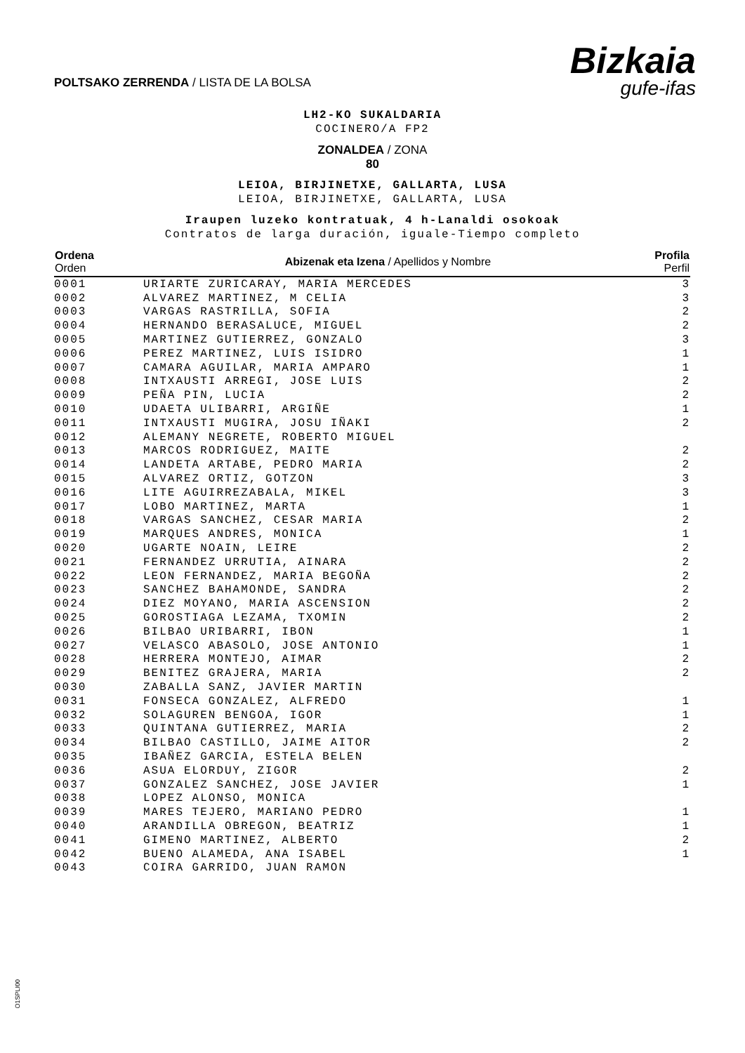POLTSAKO ZERRENDA / LISTA DE LA BOLSA
Bizkaia
gufe-ifas
LH2-KO SUKALDARIA
COCINERO/A FP2
ZONALDEA / ZONA
80
LEIOA, BIRJINETXE, GALLARTA, LUSA
LEIOA, BIRJINETXE, GALLARTA, LUSA
Iraupen luzeko kontratuak, 4 h-Lanaldi osokoak
Contratos de larga duración, iguale-Tiempo completo
| Ordena Orden | Abizenak eta Izena / Apellidos y Nombre | Profila Perfil |
| --- | --- | --- |
| 0001 | URIARTE ZURICARAY, MARIA MERCEDES | 3 |
| 0002 | ALVAREZ MARTINEZ, M CELIA | 3 |
| 0003 | VARGAS RASTRILLA, SOFIA | 2 |
| 0004 | HERNANDO BERASALUCE, MIGUEL | 2 |
| 0005 | MARTINEZ GUTIERREZ, GONZALO | 3 |
| 0006 | PEREZ MARTINEZ, LUIS ISIDRO | 1 |
| 0007 | CAMARA AGUILAR, MARIA AMPARO | 1 |
| 0008 | INTXAUSTI ARREGI, JOSE LUIS | 2 |
| 0009 | PEÑA PIN, LUCIA | 2 |
| 0010 | UDAETA ULIBARRI, ARGIÑE | 1 |
| 0011 | INTXAUSTI MUGIRA, JOSU IÑAKI | 2 |
| 0012 | ALEMANY NEGRETE, ROBERTO MIGUEL | |
| 0013 | MARCOS RODRIGUEZ, MAITE | 2 |
| 0014 | LANDETA ARTABE, PEDRO MARIA | 2 |
| 0015 | ALVAREZ ORTIZ, GOTZON | 3 |
| 0016 | LITE AGUIRREZABALA, MIKEL | 3 |
| 0017 | LOBO MARTINEZ, MARTA | 1 |
| 0018 | VARGAS SANCHEZ, CESAR MARIA | 2 |
| 0019 | MARQUES ANDRES, MONICA | 1 |
| 0020 | UGARTE NOAIN, LEIRE | 2 |
| 0021 | FERNANDEZ URRUTIA, AINARA | 2 |
| 0022 | LEON FERNANDEZ, MARIA BEGOÑA | 2 |
| 0023 | SANCHEZ BAHAMONDE, SANDRA | 2 |
| 0024 | DIEZ MOYANO, MARIA ASCENSION | 2 |
| 0025 | GOROSTIAGA LEZAMA, TXOMIN | 2 |
| 0026 | BILBAO URIBARRI, IBON | 1 |
| 0027 | VELASCO ABASOLO, JOSE ANTONIO | 1 |
| 0028 | HERRERA MONTEJO, AIMAR | 2 |
| 0029 | BENITEZ GRAJERA, MARIA | 2 |
| 0030 | ZABALLA SANZ, JAVIER MARTIN | |
| 0031 | FONSECA GONZALEZ, ALFREDO | 1 |
| 0032 | SOLAGUREN BENGOA, IGOR | 1 |
| 0033 | QUINTANA GUTIERREZ, MARIA | 2 |
| 0034 | BILBAO CASTILLO, JAIME AITOR | 2 |
| 0035 | IBAÑEZ GARCIA, ESTELA BELEN | |
| 0036 | ASUA ELORDUY, ZIGOR | 2 |
| 0037 | GONZALEZ SANCHEZ, JOSE JAVIER | 1 |
| 0038 | LOPEZ ALONSO, MONICA | |
| 0039 | MARES TEJERO, MARIANO PEDRO | 1 |
| 0040 | ARANDILLA OBREGON, BEATRIZ | 1 |
| 0041 | GIMENO MARTINEZ, ALBERTO | 2 |
| 0042 | BUENO ALAMEDA, ANA ISABEL | 1 |
| 0043 | COIRA GARRIDO, JUAN RAMON | |
O1SPLI00